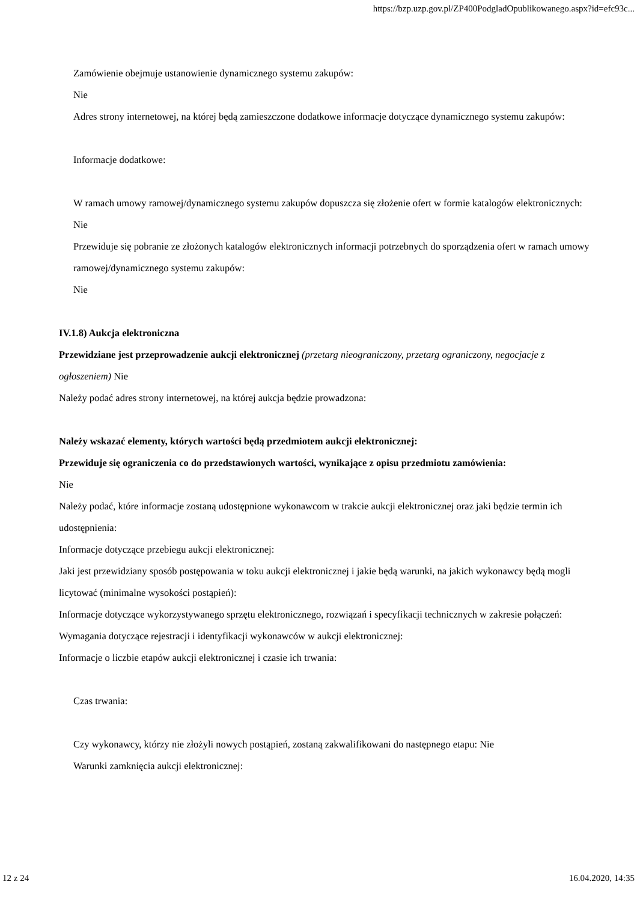https://bzp.uzp.gov.pl/ZP400PodgladOpublikowanego.aspx?id=efc93c...
Zamówienie obejmuje ustanowienie dynamicznego systemu zakupów:
Nie
Adres strony internetowej, na której będą zamieszczone dodatkowe informacje dotyczące dynamicznego systemu zakupów:
Informacje dodatkowe:
W ramach umowy ramowej/dynamicznego systemu zakupów dopuszcza się złożenie ofert w formie katalogów elektronicznych:
Nie
Przewiduje się pobranie ze złożonych katalogów elektronicznych informacji potrzebnych do sporządzenia ofert w ramach umowy ramowej/dynamicznego systemu zakupów:
Nie
IV.1.8) Aukcja elektroniczna
Przewidziane jest przeprowadzenie aukcji elektronicznej (przetarg nieograniczony, przetarg ograniczony, negocjacje z ogłoszeniem) Nie
Należy podać adres strony internetowej, na której aukcja będzie prowadzona:
Należy wskazać elementy, których wartości będą przedmiotem aukcji elektronicznej:
Przewiduje się ograniczenia co do przedstawionych wartości, wynikające z opisu przedmiotu zamówienia:
Nie
Należy podać, które informacje zostaną udostępnione wykonawcom w trakcie aukcji elektronicznej oraz jaki będzie termin ich udostępnienia:
Informacje dotyczące przebiegu aukcji elektronicznej:
Jaki jest przewidziany sposób postępowania w toku aukcji elektronicznej i jakie będą warunki, na jakich wykonawcy będą mogli licytować (minimalne wysokości postąpień):
Informacje dotyczące wykorzystywanego sprzętu elektronicznego, rozwiązań i specyfikacji technicznych w zakresie połączeń:
Wymagania dotyczące rejestracji i identyfikacji wykonawców w aukcji elektronicznej:
Informacje o liczbie etapów aukcji elektronicznej i czasie ich trwania:
Czas trwania:
Czy wykonawcy, którzy nie złożyli nowych postąpień, zostaną zakwalifikowani do następnego etapu: Nie
Warunki zamknięcia aukcji elektronicznej:
12 z 24 16.04.2020, 14:35